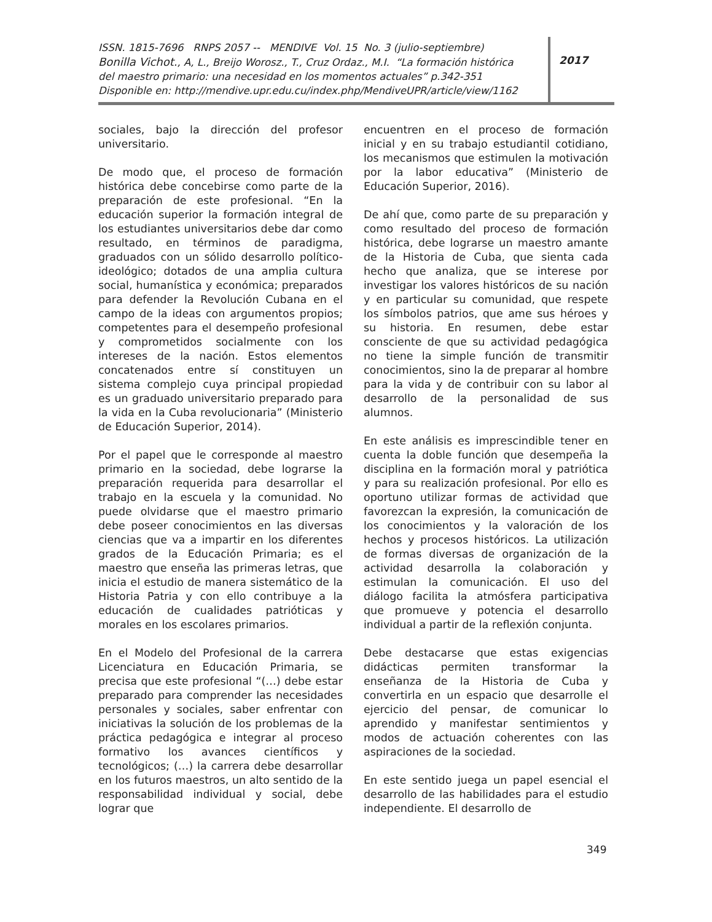ISSN. 1815-7696 RNPS 2057 -- MENDIVE Vol. 15 No. 3 (julio-septiembre)
Bonilla Vichot., A, L., Breijo Worosz., T., Cruz Ordaz., M.I. “La formación histórica
del maestro primario: una necesidad en los momentos actuales” p.342-351
Disponible en: http://mendive.upr.edu.cu/index.php/MendiveUPR/article/view/1162
2017
sociales, bajo la dirección del profesor universitario.
De modo que, el proceso de formación histórica debe concebirse como parte de la preparación de este profesional. “En la educación superior la formación integral de los estudiantes universitarios debe dar como resultado, en términos de paradigma, graduados con un sólido desarrollo político-ideológico; dotados de una amplia cultura social, humanística y económica; preparados para defender la Revolución Cubana en el campo de la ideas con argumentos propios; competentes para el desempeño profesional y comprometidos socialmente con los intereses de la nación. Estos elementos concatenados entre sí constituyen un sistema complejo cuya principal propiedad es un graduado universitario preparado para la vida en la Cuba revolucionaria” (Ministerio de Educación Superior, 2014).
Por el papel que le corresponde al maestro primario en la sociedad, debe lograrse la preparación requerida para desarrollar el trabajo en la escuela y la comunidad. No puede olvidarse que el maestro primario debe poseer conocimientos en las diversas ciencias que va a impartir en los diferentes grados de la Educación Primaria; es el maestro que enseña las primeras letras, que inicia el estudio de manera sistemático de la Historia Patria y con ello contribuye a la educación de cualidades patrióticas y morales en los escolares primarios.
En el Modelo del Profesional de la carrera Licenciatura en Educación Primaria, se precisa que este profesional “(…) debe estar preparado para comprender las necesidades personales y sociales, saber enfrentar con iniciativas la solución de los problemas de la práctica pedagógica e integrar al proceso formativo los avances científicos y tecnológicos; (…) la carrera debe desarrollar en los futuros maestros, un alto sentido de la responsabilidad individual y social, debe lograr que
encuentren en el proceso de formación inicial y en su trabajo estudiantil cotidiano, los mecanismos que estimulen la motivación por la labor educativa” (Ministerio de Educación Superior, 2016).
De ahí que, como parte de su preparación y como resultado del proceso de formación histórica, debe lograrse un maestro amante de la Historia de Cuba, que sienta cada hecho que analiza, que se interese por investigar los valores históricos de su nación y en particular su comunidad, que respete los símbolos patrios, que ame sus héroes y su historia. En resumen, debe estar consciente de que su actividad pedagógica no tiene la simple función de transmitir conocimientos, sino la de preparar al hombre para la vida y de contribuir con su labor al desarrollo de la personalidad de sus alumnos.
En este análisis es imprescindible tener en cuenta la doble función que desempeña la disciplina en la formación moral y patriótica y para su realización profesional. Por ello es oportuno utilizar formas de actividad que favorezcan la expresión, la comunicación de los conocimientos y la valoración de los hechos y procesos históricos. La utilización de formas diversas de organización de la actividad desarrolla la colaboración y estimulan la comunicación. El uso del diálogo facilita la atmósfera participativa que promueve y potencia el desarrollo individual a partir de la reflexión conjunta.
Debe destacarse que estas exigencias didácticas permiten transformar la enseñanza de la Historia de Cuba y convertirla en un espacio que desarrolle el ejercicio del pensar, de comunicar lo aprendido y manifestar sentimientos y modos de actuación coherentes con las aspiraciones de la sociedad.
En este sentido juega un papel esencial el desarrollo de las habilidades para el estudio independiente. El desarrollo de
349